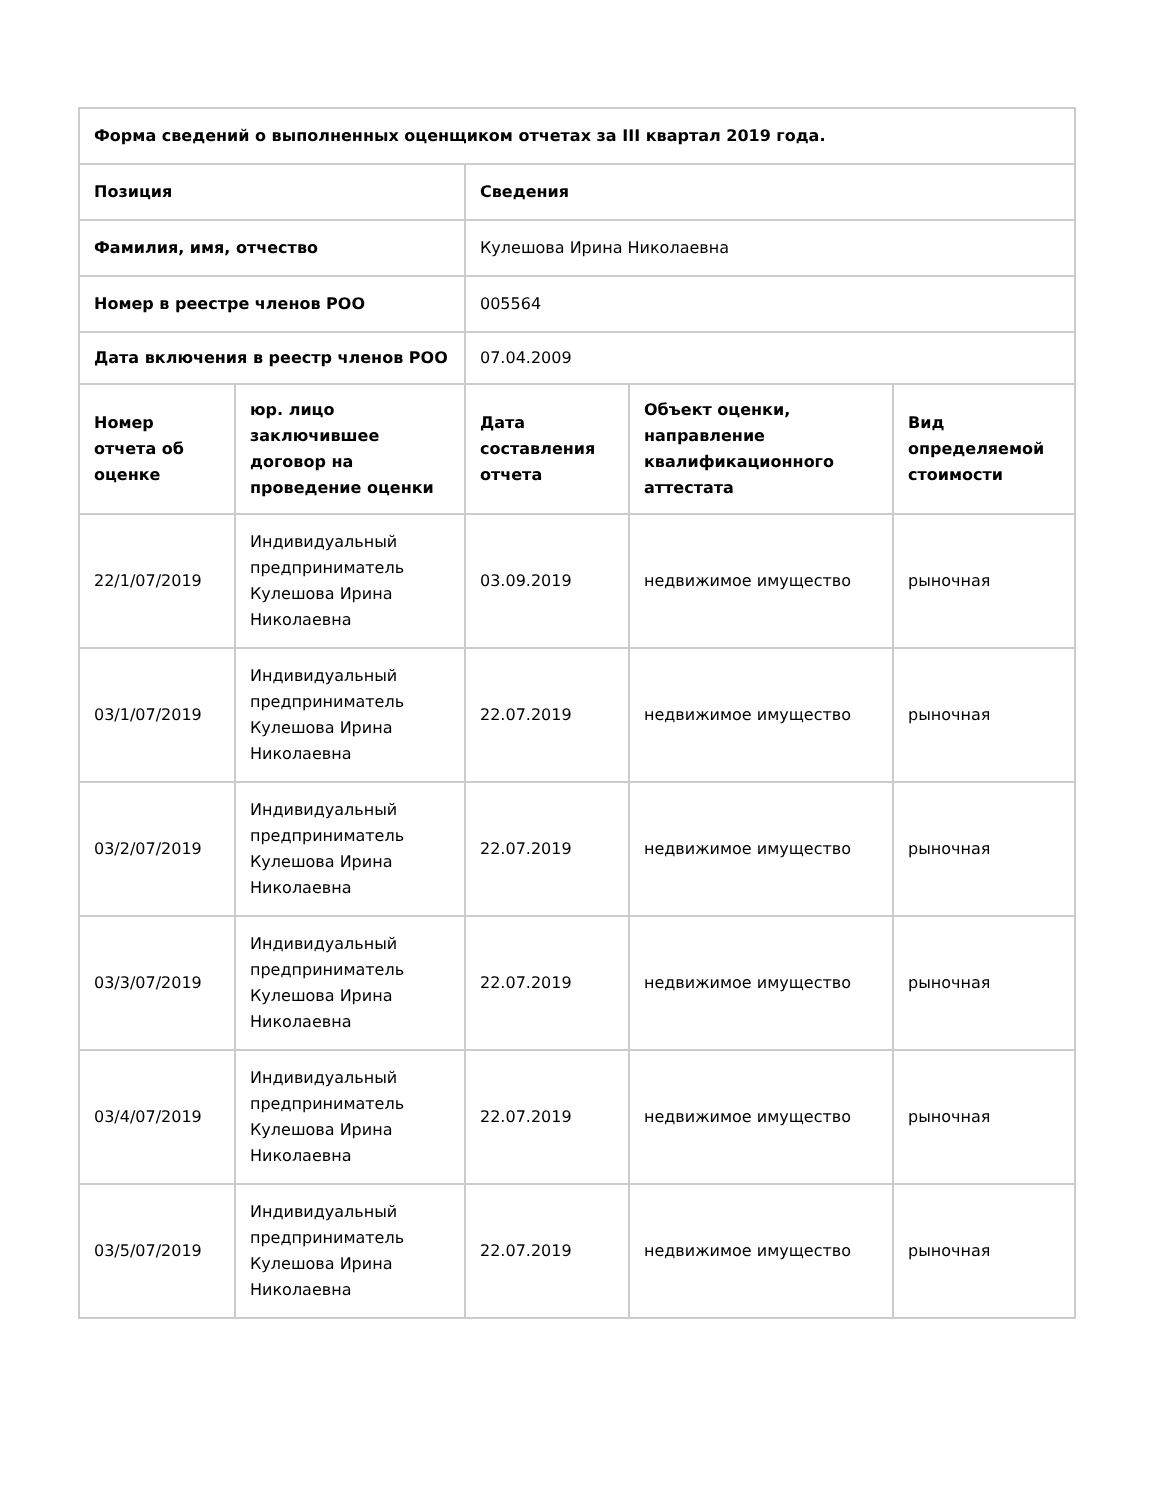| Форма сведений о выполненных оценщиком отчетах за III квартал 2019 года. | | | | |
| --- | --- | --- | --- | --- |
| Позиция | | Сведения | | |
| Фамилия, имя, отчество | | Кулешова Ирина Николаевна | | |
| Номер в реестре членов РОО | | 005564 | | |
| Дата включения в реестр членов РОО | | 07.04.2009 | | |
| Номер отчета об оценке | юр. лицо заключившее договор на проведение оценки | Дата составления отчета | Объект оценки, направление квалификационного аттестата | Вид определяемой стоимости |
| 22/1/07/2019 | Индивидуальный предприниматель Кулешова Ирина Николаевна | 03.09.2019 | недвижимое имущество | рыночная |
| 03/1/07/2019 | Индивидуальный предприниматель Кулешова Ирина Николаевна | 22.07.2019 | недвижимое имущество | рыночная |
| 03/2/07/2019 | Индивидуальный предприниматель Кулешова Ирина Николаевна | 22.07.2019 | недвижимое имущество | рыночная |
| 03/3/07/2019 | Индивидуальный предприниматель Кулешова Ирина Николаевна | 22.07.2019 | недвижимое имущество | рыночная |
| 03/4/07/2019 | Индивидуальный предприниматель Кулешова Ирина Николаевна | 22.07.2019 | недвижимое имущество | рыночная |
| 03/5/07/2019 | Индивидуальный предприниматель Кулешова Ирина Николаевна | 22.07.2019 | недвижимое имущество | рыночная |